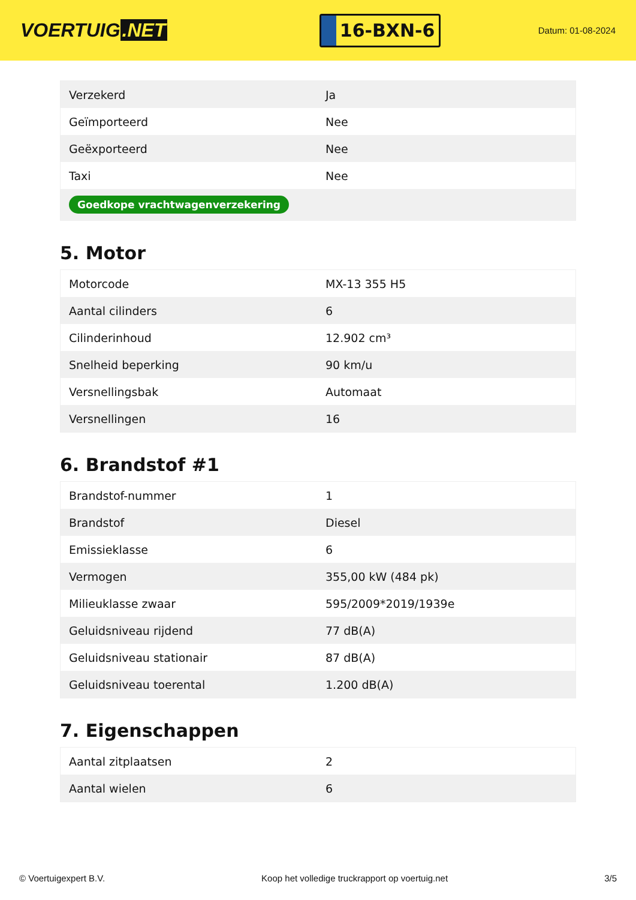VOERTUIG.NET
16-BXN-6
Datum: 01-08-2024
| Verzekerd | Ja |
| Geïmporteerd | Nee |
| Geëxporteerd | Nee |
| Taxi | Nee |
| Goedkope vrachtwagenverzekering | |
5. Motor
| Motorcode | MX-13 355 H5 |
| Aantal cilinders | 6 |
| Cilinderinhoud | 12.902 cm³ |
| Snelheid beperking | 90 km/u |
| Versnellingsbak | Automaat |
| Versnellingen | 16 |
6. Brandstof #1
| Brandstof-nummer | 1 |
| Brandstof | Diesel |
| Emissieklasse | 6 |
| Vermogen | 355,00 kW (484 pk) |
| Milieuklasse zwaar | 595/2009*2019/1939e |
| Geluidsniveau rijdend | 77 dB(A) |
| Geluidsniveau stationair | 87 dB(A) |
| Geluidsniveau toerental | 1.200 dB(A) |
7. Eigenschappen
| Aantal zitplaatsen | 2 |
| Aantal wielen | 6 |
© Voertuigexpert B.V. Koop het volledige truckrapport op voertuig.net 3/5